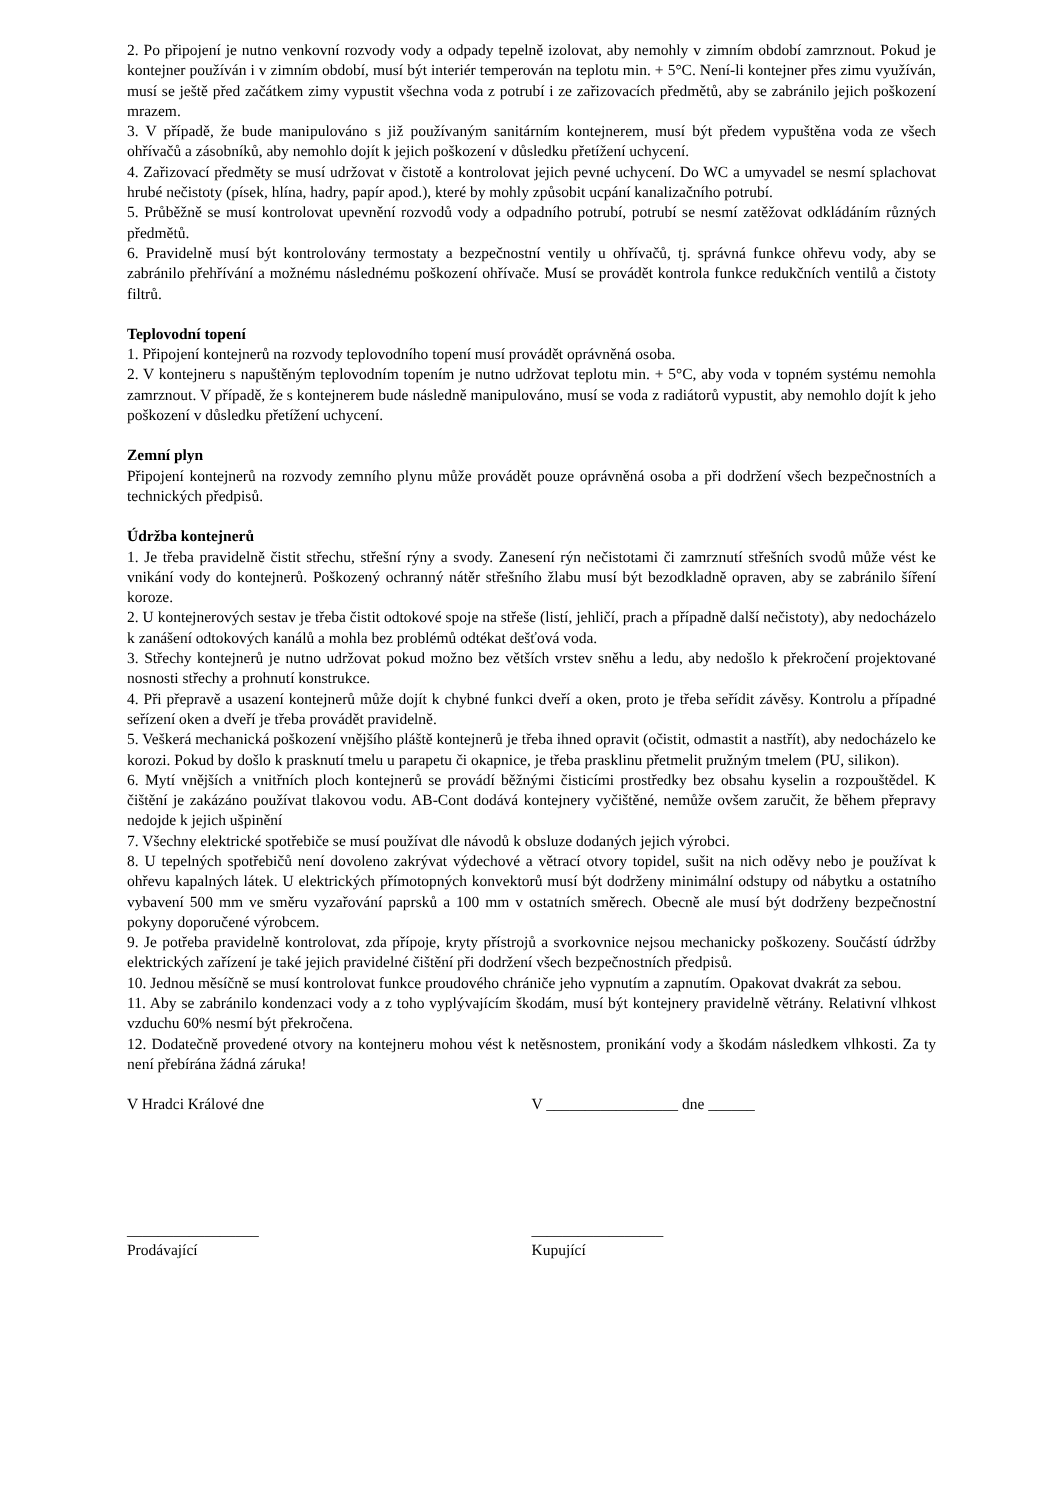2. Po připojení je nutno venkovní rozvody vody a odpady tepelně izolovat, aby nemohly v zimním období zamrznout. Pokud je kontejner používán i v zimním období, musí být interiér temperován na teplotu min. + 5°C. Není-li kontejner přes zimu využíván, musí se ještě před začátkem zimy vypustit všechna voda z potrubí i ze zařizovacích předmětů, aby se zabránilo jejich poškození mrazem.
3. V případě, že bude manipulováno s již používaným sanitárním kontejnerem, musí být předem vypuštěna voda ze všech ohřívačů a zásobníků, aby nemohlo dojít k jejich poškození v důsledku přetížení uchycení.
4. Zařizovací předměty se musí udržovat v čistotě a kontrolovat jejich pevné uchycení. Do WC a umyvadel se nesmí splachovat hrubé nečistoty (písek, hlína, hadry, papír apod.), které by mohly způsobit ucpání kanalizačního potrubí.
5. Průběžně se musí kontrolovat upevnění rozvodů vody a odpadního potrubí, potrubí se nesmí zatěžovat odkládáním různých předmětů.
6. Pravidelně musí být kontrolovány termostaty a bezpečnostní ventily u ohřívačů, tj. správná funkce ohřevu vody, aby se zabránilo přehřívání a možnému následnému poškození ohřívače. Musí se provádět kontrola funkce redukčních ventilů a čistoty filtrů.
Teplovodní topení
1. Připojení kontejnerů na rozvody teplovodního topení musí provádět oprávněná osoba.
2. V kontejneru s napuštěným teplovodním topením je nutno udržovat teplotu min. + 5°C, aby voda v topném systému nemohla zamrznout. V případě, že s kontejnerem bude následně manipulováno, musí se voda z radiátorů vypustit, aby nemohlo dojít k jeho poškození v důsledku přetížení uchycení.
Zemní plyn
Připojení kontejnerů na rozvody zemního plynu může provádět pouze oprávněná osoba a při dodržení všech bezpečnostních a technických předpisů.
Údržba kontejnerů
1. Je třeba pravidelně čistit střechu, střešní rýny a svody. Zanesení rýn nečistotami či zamrznutí střešních svodů může vést ke vnikání vody do kontejnerů. Poškozený ochranný nátěr střešního žlabu musí být bezodkladně opraven, aby se zabránilo šíření koroze.
2. U kontejnerových sestav je třeba čistit odtokové spoje na střeše (listí, jehličí, prach a případně další nečistoty), aby nedocházelo k zanášení odtokových kanálů a mohla bez problémů odtékat dešťová voda.
3. Střechy kontejnerů je nutno udržovat pokud možno bez větších vrstev sněhu a ledu, aby nedošlo k překročení projektované nosnosti střechy a prohnutí konstrukce.
4. Při přepravě a usazení kontejnerů může dojít k chybné funkci dveří a oken, proto je třeba seřídit závěsy. Kontrolu a případné seřízení oken a dveří je třeba provádět pravidelně.
5. Veškerá mechanická poškození vnějšího pláště kontejnerů je třeba ihned opravit (očistit, odmastit a nastřít), aby nedocházelo ke korozi. Pokud by došlo k prasknutí tmelu u parapetu či okapnice, je třeba prasklinu přetmelit pružným tmelem (PU, silikon).
6. Mytí vnějších a vnitřních ploch kontejnerů se provádí běžnými čisticími prostředky bez obsahu kyselin a rozpouštědel. K čištění je zakázáno používat tlakovou vodu. AB-Cont dodává kontejnery vyčištěné, nemůže ovšem zaručit, že během přepravy nedojde k jejich ušpinění
7. Všechny elektrické spotřebiče se musí používat dle návodů k obsluze dodaných jejich výrobci.
8. U tepelných spotřebičů není dovoleno zakrývat výdechové a větrací otvory topidel, sušit na nich oděvy nebo je používat k ohřevu kapalných látek. U elektrických přímotopných konvektorů musí být dodrženy minimální odstupy od nábytku a ostatního vybavení 500 mm ve směru vyzařování paprsků a 100 mm v ostatních směrech. Obecně ale musí být dodrženy bezpečnostní pokyny doporučené výrobcem.
9. Je potřeba pravidelně kontrolovat, zda přípoje, kryty přístrojů a svorkovnice nejsou mechanicky poškozeny. Součástí údržby elektrických zařízení je také jejich pravidelné čištění při dodržení všech bezpečnostních předpisů.
10. Jednou měsíčně se musí kontrolovat funkce proudového chrániče jeho vypnutím a zapnutím. Opakovat dvakrát za sebou.
11. Aby se zabránilo kondenzaci vody a z toho vyplývajícím škodám, musí být kontejnery pravidelně větrány. Relativní vlhkost vzduchu 60% nesmí být překročena.
12. Dodatečně provedené otvory na kontejneru mohou vést k netěsnostem, pronikání vody a škodám následkem vlhkosti. Za ty není přebírána žádná záruka!
V Hradci Králové dne V _________________ dne ______
_________________
Prodávající
_________________
Kupující